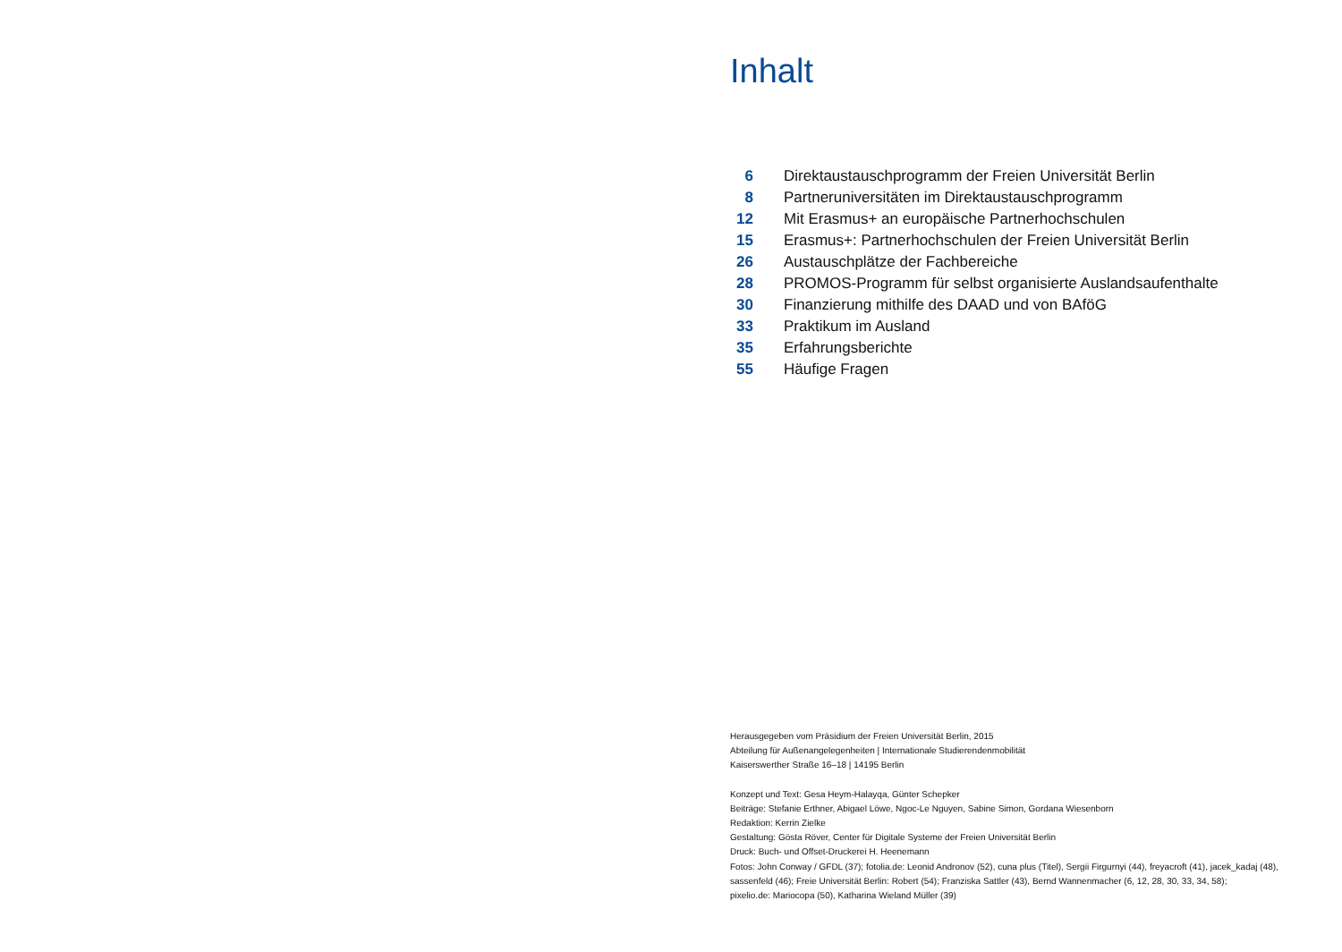Inhalt
| 6 | Direktaustauschprogramm der Freien Universität Berlin |
| 8 | Partneruniversitäten im Direktaustauschprogramm |
| 12 | Mit Erasmus+ an europäische Partnerhochschulen |
| 15 | Erasmus+: Partnerhochschulen der Freien Universität Berlin |
| 26 | Austauschplätze der Fachbereiche |
| 28 | PROMOS-Programm für selbst organisierte Auslandsaufenthalte |
| 30 | Finanzierung mithilfe des DAAD und von BAföG |
| 33 | Praktikum im Ausland |
| 35 | Erfahrungsberichte |
| 55 | Häufige Fragen |
Herausgegeben vom Präsidium der Freien Universität Berlin, 2015
Abteilung für Außenangelegenheiten | Internationale Studierendenmobilität
Kaiserswerther Straße 16–18 | 14195 Berlin
Konzept und Text: Gesa Heym-Halayqa, Günter Schepker
Beiträge: Stefanie Erthner, Abigael Löwe, Ngoc-Le Nguyen, Sabine Simon, Gordana Wiesenborn
Redaktion: Kerrin Zielke
Gestaltung: Gösta Röver, Center für Digitale Systeme der Freien Universität Berlin
Druck: Buch- und Offset-Druckerei H. Heenemann
Fotos: John Conway / GFDL (37); fotolia.de: Leonid Andronov (52), cuna plus (Titel), Sergii Firgurnyi (44), freyacroft (41), jacek_kadaj (48), sassenfeld (46); Freie Universität Berlin: Robert (54); Franziska Sattler (43), Bernd Wannenmacher (6, 12, 28, 30, 33, 34, 58);
pixelio.de: Mariocopa (50), Katharina Wieland Müller (39)